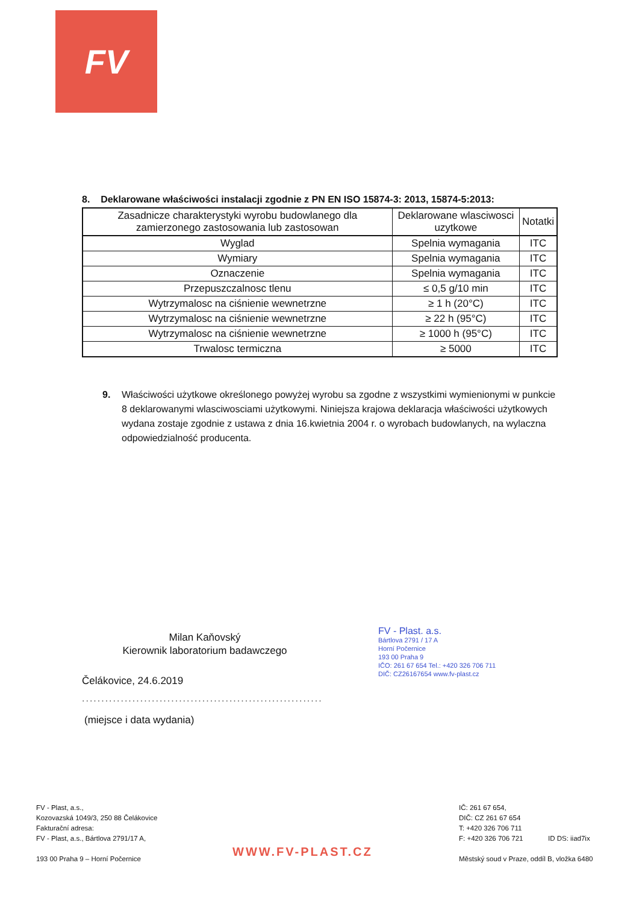FV
8. Deklarowane właściwości instalacji zgodnie z PN EN ISO 15874-3: 2013, 15874-5:2013:
| Zasadnicze charakterystyki wyrobu budowlanego dla zamierzonego zastosowania lub zastosowan | Deklarowane wlasciwosci uzytkowe | Notatki |
| --- | --- | --- |
| Wyglad | Spelnia wymagania | ITC |
| Wymiary | Spelnia wymagania | ITC |
| Oznaczenie | Spelnia wymagania | ITC |
| Przepuszczalnosc tlenu | ≤ 0,5 g/10 min | ITC |
| Wytrzymalosc na ciśnienie wewnetrzne | ≥ 1 h (20°C) | ITC |
| Wytrzymalosc na ciśnienie wewnetrzne | ≥ 22 h (95°C) | ITC |
| Wytrzymalosc na ciśnienie wewnetrzne | ≥ 1000 h (95°C) | ITC |
| Trwalosc termiczna | ≥ 5000 | ITC |
9. Właściwości użytkowe określonego powyżej wyrobu sa zgodne z wszystkimi wymienionymi w punkcie 8 deklarowanymi wlasciwosciami użytkowymi. Niniejsza krajowa deklaracja właściwości użytkowych wydana zostaje zgodnie z ustawa z dnia 16.kwietnia 2004 r. o wyrobach budowlanych, na wylaczna odpowiedzialność producenta.
Milan Kaňovský
Kierownik laboratorium badawczego
FV - Plast. a.s.
Bártlova 2791 / 17 A
Horní Počernice
193 00 Praha 9
IČO: 261 67 654 Tel.: +420 326 706 711
DIČ: CZ26167654 www.fv-plast.cz
Čelákovice, 24.6.2019
..............................................................
(miejsce i data wydania)
FV - Plast, a.s.,
Kozovazská 1049/3, 250 88 Čelákovice
Fakturační adresa:
FV - Plast, a.s., Bártlova 2791/17 A,
193 00 Praha 9 – Horní Počernice
WWW.FV-PLAST.CZ
IČ: 261 67 654,
DIČ: CZ 261 67 654
T: +420 326 706 711
F: +420 326 706 721 ID DS: iiad7ix
Městský soud v Praze, oddíl B, vložka 6480